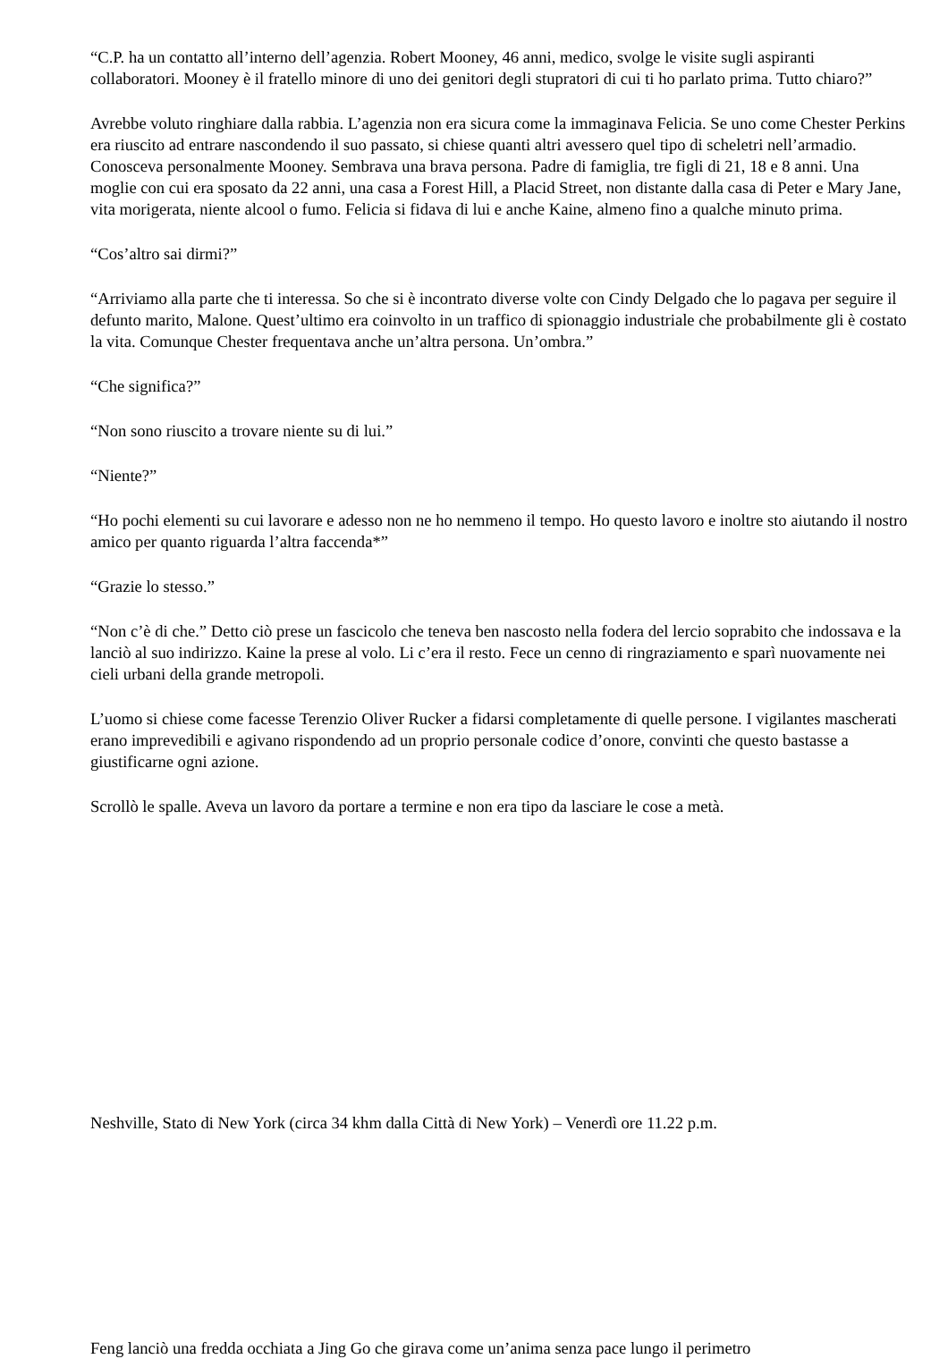“C.P. ha un contatto all’interno dell’agenzia. Robert Mooney, 46 anni, medico, svolge le visite sugli aspiranti collaboratori. Mooney è il fratello minore di uno dei genitori degli stupratori di cui ti ho parlato prima. Tutto chiaro?”
Avrebbe voluto ringhiare dalla rabbia. L’agenzia non era sicura come la immaginava Felicia. Se uno come Chester Perkins era riuscito ad entrare nascondendo il suo passato, si chiese quanti altri avessero quel tipo di scheletri nell’armadio. Conosceva personalmente Mooney. Sembrava una brava persona. Padre di famiglia, tre figli di 21, 18 e 8 anni. Una moglie con cui era sposato da 22 anni, una casa a Forest Hill, a Placid Street, non distante dalla casa di Peter e Mary Jane, vita morigerata, niente alcool o fumo. Felicia si fidava di lui e anche Kaine, almeno fino a qualche minuto prima.
“Cos’altro sai dirmi?”
“Arriviamo alla parte che ti interessa. So che si è incontrato diverse volte con Cindy Delgado che lo pagava per seguire il defunto marito, Malone. Quest’ultimo era coinvolto in un traffico di spionaggio industriale che probabilmente gli è costato la vita. Comunque Chester frequentava anche un’altra persona. Un’ombra.”
“Che significa?”
“Non sono riuscito a trovare niente su di lui.”
“Niente?”
“Ho pochi elementi su cui lavorare e adesso non ne ho nemmeno il tempo. Ho questo lavoro e inoltre sto aiutando il nostro amico per quanto riguarda l’altra faccenda*”
“Grazie lo stesso.”
“Non c’è di che.” Detto ciò prese un fascicolo che teneva ben nascosto nella fodera del lercio soprabito che indossava e la lanciò al suo indirizzo. Kaine la prese al volo. Li c’era il resto. Fece un cenno di ringraziamento e sparì nuovamente nei cieli urbani della grande metropoli.
L’uomo si chiese come facesse Terenzio Oliver Rucker a fidarsi completamente di quelle persone. I vigilantes mascherati erano imprevedibili e agivano rispondendo ad un proprio personale codice d’onore, convinti che questo bastasse a giustificarne ogni azione.
Scrollò le spalle. Aveva un lavoro da portare a termine e non era tipo da lasciare le cose a metà.
Neshville, Stato di New York (circa 34 khm dalla Città di New York) – Venerdì ore 11.22 p.m.
Feng lanciò una fredda occhiata a Jing Go che girava come un’anima senza pace lungo il perimetro